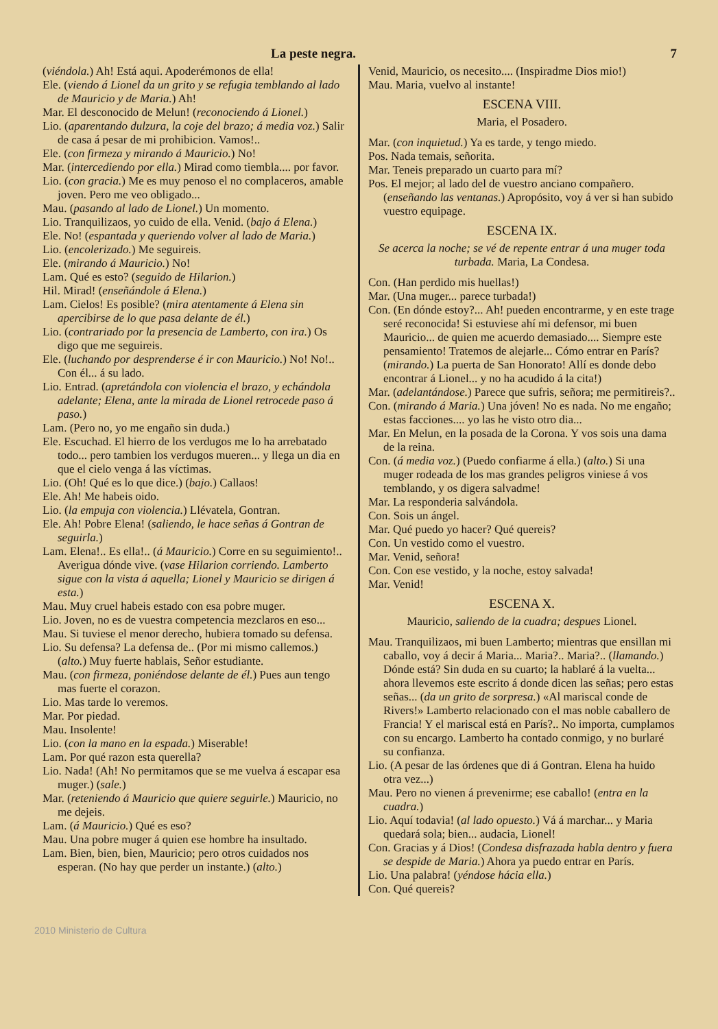La peste negra. 7
(viéndola.) Ah! Está aqui. Apoderémonos de ella!
Ele. (viendo á Lionel da un grito y se refugia temblando al lado de Mauricio y de Maria.) Ah!
Mar. El desconocido de Melun! (reconociendo á Lionel.)
Lio. (aparentando dulzura, la coje del brazo; á media voz.) Salir de casa á pesar de mi prohibicion. Vamos!..
Ele. (con firmeza y mirando á Mauricio.) No!
Mar. (intercediendo por ella.) Mirad como tiembla.... por favor.
Lio. (con gracia.) Me es muy penoso el no complaceros, amable joven. Pero me veo obligado...
Mau. (pasando al lado de Lionel.) Un momento.
Lio. Tranquilizaos, yo cuido de ella. Venid. (bajo á Elena.)
Ele. No! (espantada y queriendo volver al lado de Maria.)
Lio. (encolerizado.) Me seguireis.
Ele. (mirando á Mauricio.) No!
Lam. Qué es esto? (seguido de Hilarion.)
Hil. Mirad! (enseñándole á Elena.)
Lam. Cielos! Es posible? (mira atentamente á Elena sin apercibirse de lo que pasa delante de él.)
Lio. (contrariado por la presencia de Lamberto, con ira.) Os digo que me seguireis.
Ele. (luchando por desprenderse é ir con Mauricio.) No! No!.. Con él... á su lado.
Lio. Entrad. (apretándola con violencia el brazo, y echándola adelante; Elena, ante la mirada de Lionel retrocede paso á paso.)
Lam. (Pero no, yo me engaño sin duda.)
Ele. Escuchad. El hierro de los verdugos me lo ha arrebatado todo... pero tambien los verdugos mueren... y llega un dia en que el cielo venga á las víctimas.
Lio. (Oh! Qué es lo que dice.) (bajo.) Callaos!
Ele. Ah! Me habeis oido.
Lio. (la empuja con violencia.) Llévatela, Gontran.
Ele. Ah! Pobre Elena! (saliendo, le hace señas á Gontran de seguirla.)
Lam. Elena!.. Es ella!.. (á Mauricio.) Corre en su seguimiento!.. Averigua dónde vive. (vase Hilarion corriendo. Lamberto sigue con la vista á aquella; Lionel y Mauricio se dirigen á esta.)
Mau. Muy cruel habeis estado con esa pobre muger.
Lio. Joven, no es de vuestra competencia mezclaros en eso...
Mau. Si tuviese el menor derecho, hubiera tomado su defensa.
Lio. Su defensa? La defensa de.. (Por mi mismo callemos.) (alto.) Muy fuerte hablais, Señor estudiante.
Mau. (con firmeza, poniéndose delante de él.) Pues aun tengo mas fuerte el corazon.
Lio. Mas tarde lo veremos.
Mar. Por piedad.
Mau. Insolente!
Lio. (con la mano en la espada.) Miserable!
Lam. Por qué razon esta querella?
Lio. Nada! (Ah! No permitamos que se me vuelva á escapar esa muger.) (sale.)
Mar. (reteniendo á Mauricio que quiere seguirle.) Mauricio, no me dejeis.
Lam. (á Mauricio.) Qué es eso?
Mau. Una pobre muger á quien ese hombre ha insultado.
Lam. Bien, bien, bien, Mauricio; pero otros cuidados nos esperan. (No hay que perder un instante.) (alto.)
Venid, Mauricio, os necesito.... (Inspiradme Dios mio!)
Mau. Maria, vuelvo al instante!
ESCENA VIII.
Maria, el Posadero.
Mar. (con inquietud.) Ya es tarde, y tengo miedo.
Pos. Nada temais, señorita.
Mar. Teneis preparado un cuarto para mí?
Pos. El mejor; al lado del de vuestro anciano compañero. (enseñando las ventanas.) Apropósito, voy á ver si han subido vuestro equipage.
ESCENA IX.
Se acerca la noche; se vé de repente entrar á una muger toda turbada. Maria, La Condesa.
Con. (Han perdido mis huellas!)
Mar. (Una muger... parece turbada!)
Con. (En dónde estoy?... Ah! pueden encontrarme, y en este trage seré reconocida! Si estuviese ahí mi defensor, mi buen Mauricio... de quien me acuerdo demasiado.... Siempre este pensamiento! Tratemos de alejarle... Cómo entrar en París? (mirando.) La puerta de San Honorato! Allí es donde debo encontrar á Lionel... y no ha acudido á la cita!)
Mar. (adelantándose.) Parece que sufris, señora; me permitireis?..
Con. (mirando á Maria.) Una jóven! No es nada. No me engaño; estas facciones.... yo las he visto otro dia...
Mar. En Melun, en la posada de la Corona. Y vos sois una dama de la reina.
Con. (á media voz.) (Puedo confiarme á ella.) (alto.) Si una muger rodeada de los mas grandes peligros viniese á vos temblando, y os digera salvadme!
Mar. La responderia salvándola.
Con. Sois un ángel.
Mar. Qué puedo yo hacer? Qué quereis?
Con. Un vestido como el vuestro.
Mar. Venid, señora!
Con. Con ese vestido, y la noche, estoy salvada!
Mar. Venid!
ESCENA X.
Mauricio, saliendo de la cuadra; despues Lionel.
Mau. Tranquilizaos, mi buen Lamberto; mientras que ensillan mi caballo, voy á decir á Maria... Maria?.. Maria?.. (llamando.) Dónde está? Sin duda en su cuarto; la hablaré á la vuelta... ahora llevemos este escrito á donde dicen las señas; pero estas señas... (da un grito de sorpresa.) «Al mariscal conde de Rivers!» Lamberto relacionado con el mas noble caballero de Francia! Y el mariscal está en París?.. No importa, cumplamos con su encargo. Lamberto ha contado conmigo, y no burlaré su confianza.
Lio. (A pesar de las órdenes que di á Gontran. Elena ha huido otra vez...)
Mau. Pero no vienen á prevenirme; ese caballo! (entra en la cuadra.)
Lio. Aquí todavia! (al lado opuesto.) Vá á marchar... y Maria quedará sola; bien... audacia, Lionel!
Con. Gracias y á Dios! (Condesa disfrazada habla dentro y fuera se despide de Maria.) Ahora ya puedo entrar en París.
Lio. Una palabra! (yéndose hácia ella.)
Con. Qué quereis?
2010 Ministerio de Cultura